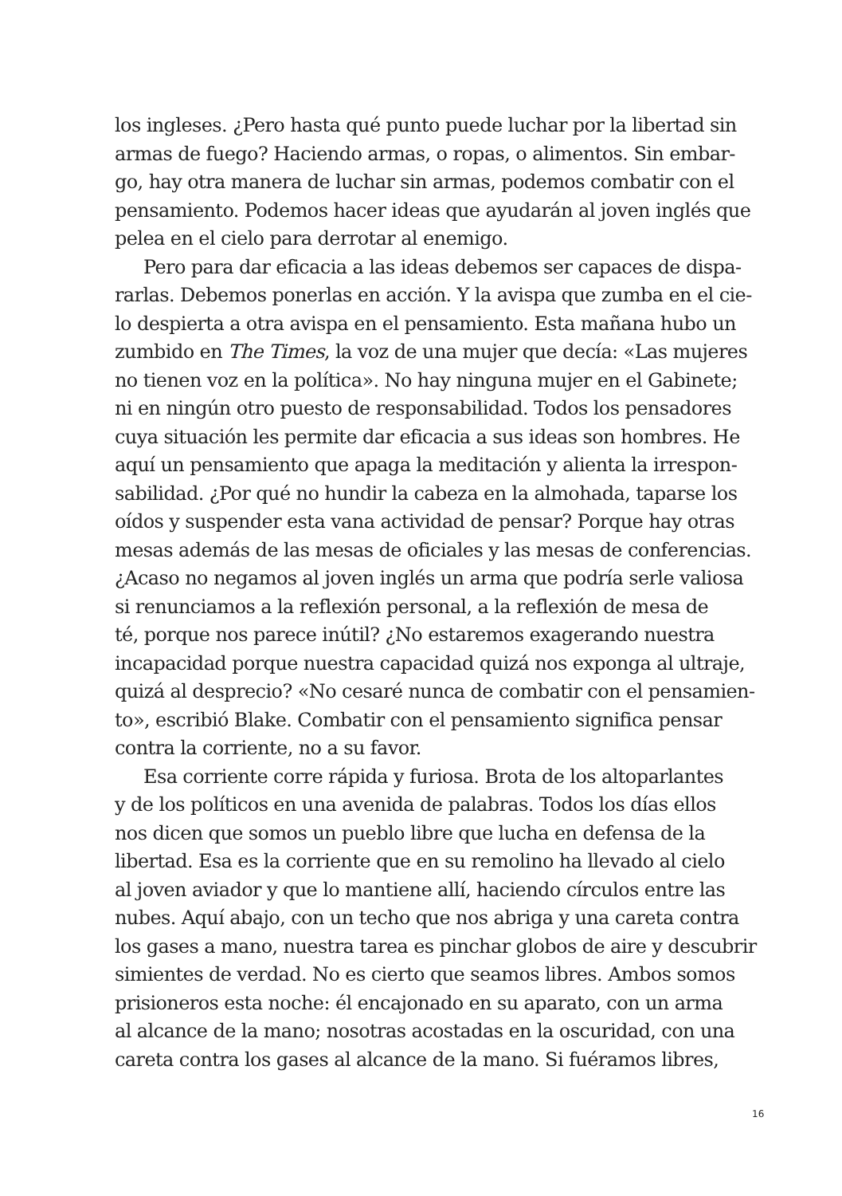los ingleses. ¿Pero hasta qué punto puede luchar por la libertad sin
armas de fuego? Haciendo armas, o ropas, o alimentos. Sin embar-
go, hay otra manera de luchar sin armas, podemos combatir con el
pensamiento. Podemos hacer ideas que ayudarán al joven inglés que
pelea en el cielo para derrotar al enemigo.
Pero para dar eficacia a las ideas debemos ser capaces de dispa-
rarlas. Debemos ponerlas en acción. Y la avispa que zumba en el cie-
lo despierta a otra avispa en el pensamiento. Esta mañana hubo un
zumbido en The Times, la voz de una mujer que decía: «Las mujeres
no tienen voz en la política». No hay ninguna mujer en el Gabinete;
ni en ningún otro puesto de responsabilidad. Todos los pensadores
cuya situación les permite dar eficacia a sus ideas son hombres. He
aquí un pensamiento que apaga la meditación y alienta la irrespon-
sabilidad. ¿Por qué no hundir la cabeza en la almohada, taparse los
oídos y suspender esta vana actividad de pensar? Porque hay otras
mesas además de las mesas de oficiales y las mesas de conferencias.
¿Acaso no negamos al joven inglés un arma que podría serle valiosa
si renunciamos a la reflexión personal, a la reflexión de mesa de
té, porque nos parece inútil? ¿No estaremos exagerando nuestra
incapacidad porque nuestra capacidad quizá nos exponga al ultraje,
quizá al desprecio? «No cesaré nunca de combatir con el pensamien-
to», escribió Blake. Combatir con el pensamiento significa pensar
contra la corriente, no a su favor.
Esa corriente corre rápida y furiosa. Brota de los altoparlantes
y de los políticos en una avenida de palabras. Todos los días ellos
nos dicen que somos un pueblo libre que lucha en defensa de la
libertad. Esa es la corriente que en su remolino ha llevado al cielo
al joven aviador y que lo mantiene allí, haciendo círculos entre las
nubes. Aquí abajo, con un techo que nos abriga y una careta contra
los gases a mano, nuestra tarea es pinchar globos de aire y descubrir
simientes de verdad. No es cierto que seamos libres. Ambos somos
prisioneros esta noche: él encajonado en su aparato, con un arma
al alcance de la mano; nosotras acostadas en la oscuridad, con una
careta contra los gases al alcance de la mano. Si fuéramos libres,
16